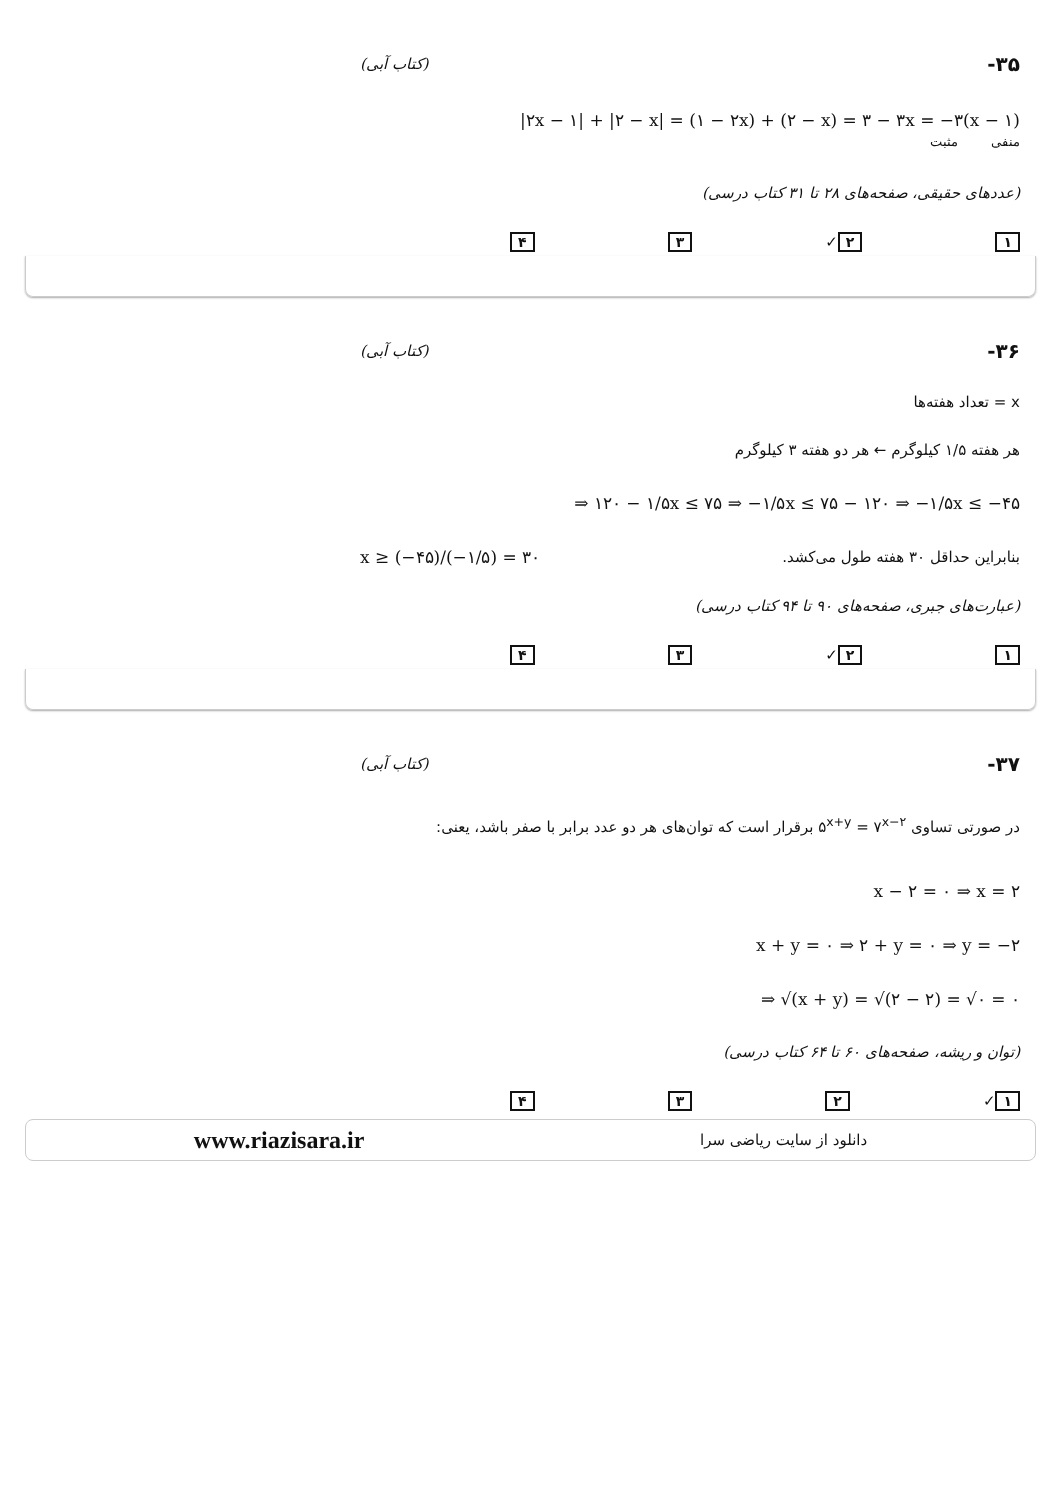۳۵- (کتاب آبی)
|۲x − ۱| + |۲ − x| = (۱ − ۲x) + (۲ − x) = ۳ − ۳x = −۳(x − ۱)
منفی مثبت
(عددهای حقیقی، صفحه‌های ۲۸ تا ۳۱ کتاب درسی)
۱ ۲ ✓ ۳ ۴
۳۶- (کتاب آبی)
x = تعداد هفته‌ها
هر هفته ۱/۵ کیلوگرم ← هر دو هفته ۳ کیلوگرم
⇒ ۱۲۰ − ۱/۵x ≤ ۷۵ ⇒ −۱/۵x ≤ ۷۵ − ۱۲۰ ⇒ −۱/۵x ≤ −۴۵
بنابراین حداقل ۳۰ هفته طول می‌کشد. x ≥ (−۴۵)/(−۱/۵) = ۳۰
(عبارت‌های جبری، صفحه‌های ۹۰ تا ۹۴ کتاب درسی)
۱ ۲ ✓ ۳ ۴
۳۷- (کتاب آبی)
در صورتی تساوی ۵<sup>x+y</sup> = ۷<sup>x−۲</sup> برقرار است که توان‌های هر دو عدد برابر با صفر باشد، یعنی:
x − ۲ = ۰ ⇒ x = ۲
x + y = ۰ ⇒ ۲ + y = ۰ ⇒ y = −۲
⇒ √(x + y) = √(۲ − ۲) = √۰ = ۰
(توان و ریشه، صفحه‌های ۶۰ تا ۶۴ کتاب درسی)
۱ ✓ ۲ ۳ ۴
www.riazisara.ir دانلود از سایت ریاضی سرا